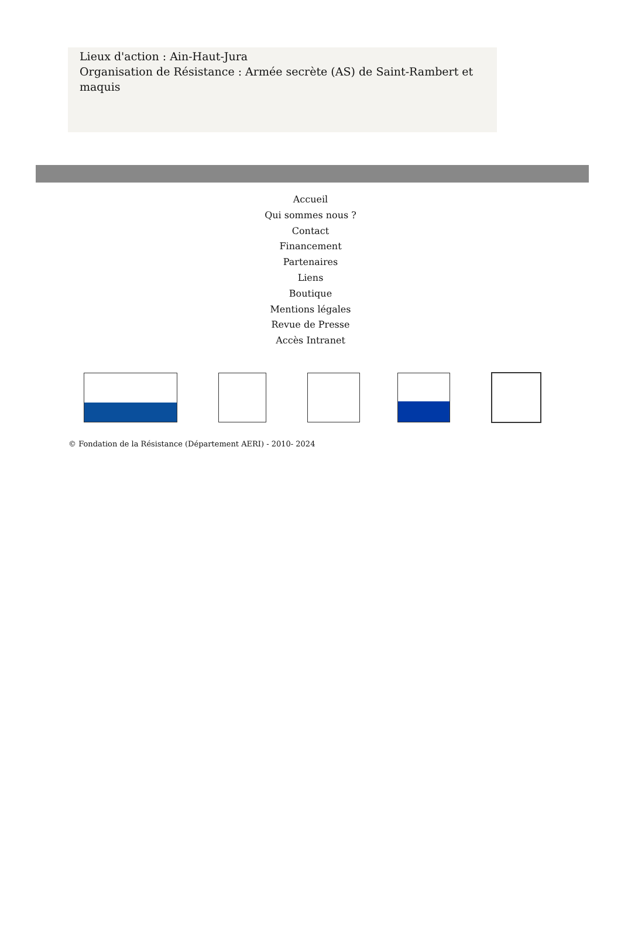Lieux d'action : Ain-Haut-Jura
Organisation de Résistance : Armée secrète (AS) de Saint-Rambert et maquis
Accueil
Qui sommes nous ?
Contact
Financement
Partenaires
Liens
Boutique
Mentions légales
Revue de Presse
Accès Intranet
© Fondation de la Résistance (Département AERI) - 2010- 2024